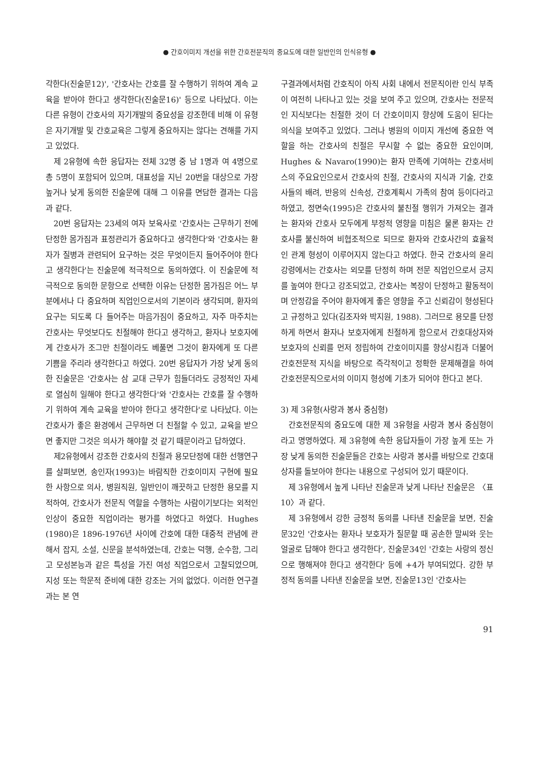● 간호이미지 개선을 위한 간호전문직의 중요도에 대한 일반인의 인식유형 ●
각한다(진술문12)', '간호사는 간호를 잘 수행하기 위하여 계속 교육을 받아야 한다고 생각한다(진술문16)' 등으로 나타났다. 이는 다른 유형이 간호사의 자기개발의 중요성을 강조한데 비해 이 유형은 자기개발 및 간호교육은 그렇게 중요하지는 않다는 견해를 가지고 있었다.
제 2유형에 속한 응답자는 전체 32명 중 남 1명과 여 4명으로 총 5명이 포함되어 있으며, 대표성을 지닌 20번을 대상으로 가장 높거나 낮게 동의한 진술문에 대해 그 이유를 면담한 결과는 다음과 같다.
20번 응답자는 23세의 여자 보육사로 '간호사는 근무하기 전에 단정한 몸가짐과 표정관리가 중요하다고 생각한다'와 '간호사는 환자가 질병과 관련되어 요구하는 것은 무엇이든지 들어주어야 한다고 생각한다'는 진술문에 적극적으로 동의하였다. 이 진술문에 적극적으로 동의한 문항으로 선택한 이유는 단정한 몸가짐은 어느 부분에서나 다 중요하며 직업인으로서의 기본이라 생각되며, 환자의 요구는 되도록 다 들어주는 마음가짐이 중요하고, 자주 마주치는 간호사는 무엇보다도 친절해야 한다고 생각하고, 환자나 보호자에게 간호사가 조그만 친절이라도 베풀면 그것이 환자에게 또 다른 기쁨을 주리라 생각한다고 하였다. 20번 응답자가 가장 낮게 동의한 진술문은 '간호사는 삼 교대 근무가 힘들더라도 긍정적인 자세로 열심히 일해야 한다고 생각한다'와 '간호사는 간호를 잘 수행하기 위하여 계속 교육을 받아야 한다고 생각한다'로 나타났다. 이는 간호사가 좋은 환경에서 근무하면 더 친절할 수 있고, 교육을 받으면 좋지만 그것은 의사가 해야할 것 같기 때문이라고 답하였다.
제2유형에서 강조한 간호사의 친절과 용모단정에 대한 선행연구를 살펴보면, 송인자(1993)는 바람직한 간호이미지 구현에 필요한 사항으로 의사, 병원직원, 일반인이 깨끗하고 단정한 용모를 지적하여, 간호사가 전문직 역할을 수행하는 사람이기보다는 외적인 인상이 중요한 직업이라는 평가를 하였다고 하였다. Hughes (1980)은 1896-1976년 사이에 간호에 대한 대중적 관념에 관해서 잡지, 소설, 신문을 분석하였는데, 간호는 덕행, 순수함, 그리고 모성본능과 같은 특성을 가진 여성 직업으로서 고찰되었으며, 지성 또는 학문적 준비에 대한 강조는 거의 없었다. 이러한 연구결과는 본 연
구결과에서처럼 간호직이 아직 사회 내에서 전문직이란 인식 부족이 여전히 나타나고 있는 것을 보여 주고 있으며, 간호사는 전문적인 지식보다는 친절한 것이 더 간호이미지 향상에 도움이 된다는 의식을 보여주고 있었다. 그러나 병원의 이미지 개선에 중요한 역할을 하는 간호사의 친절은 무시할 수 없는 중요한 요인이며, Hughes & Navaro(1990)는 환자 만족에 기여하는 간호서비스의 주요요인으로서 간호사의 친절, 간호사의 지식과 기술, 간호사들의 배려, 반응의 신속성, 간호계획시 가족의 참여 등이다라고 하였고, 정면숙(1995)은 간호사의 불친절 행위가 가져오는 결과는 환자와 간호사 모두에게 부정적 영향을 미침은 물론 환자는 간호사를 불신하여 비협조적으로 되므로 환자와 간호사간의 효율적인 관계 형성이 이루어지지 않는다고 하였다. 한국 간호사의 윤리강령에서는 간호사는 외모를 단정히 하며 전문 직업인으로서 긍지를 높여야 한다고 강조되었고, 간호사는 복장이 단정하고 활동적이며 안정감을 주어야 환자에게 좋은 영향을 주고 신뢰감이 형성된다고 규정하고 있다(김조자와 박지원, 1988). 그러므로 용모를 단정하게 하면서 환자나 보호자에게 친절하게 함으로서 간호대상자와 보호자의 신뢰를 먼저 정립하여 간호이미지를 향상시킴과 더불어 간호전문적 지식을 바탕으로 즉각적이고 정확한 문제해결을 하여 간호전문직으로서의 이미지 형성에 기초가 되어야 한다고 본다.
3) 제 3유형(사랑과 봉사 중심형)
간호전문직의 중요도에 대한 제 3유형을 사랑과 봉사 중심형이라고 명명하였다. 제 3유형에 속한 응답자들이 가장 높게 또는 가장 낮게 동의한 진술문들은 간호는 사랑과 봉사를 바탕으로 간호대상자를 돌보아야 한다는 내용으로 구성되어 있기 때문이다.
제 3유형에서 높게 나타난 진술문과 낮게 나타난 진술문은 〈표 10〉과 같다.
제 3유형에서 강한 긍정적 동의를 나타낸 진술문을 보면, 진술문32인 '간호사는 환자나 보호자가 질문할 때 공손한 말씨와 웃는 얼굴로 답해야 한다고 생각한다', 진술문34인 '간호는 사랑의 정신으로 행해져야 한다고 생각한다' 등에 +4가 부여되었다. 강한 부정적 동의를 나타낸 진술문을 보면, 진술문13인 '간호사는
91